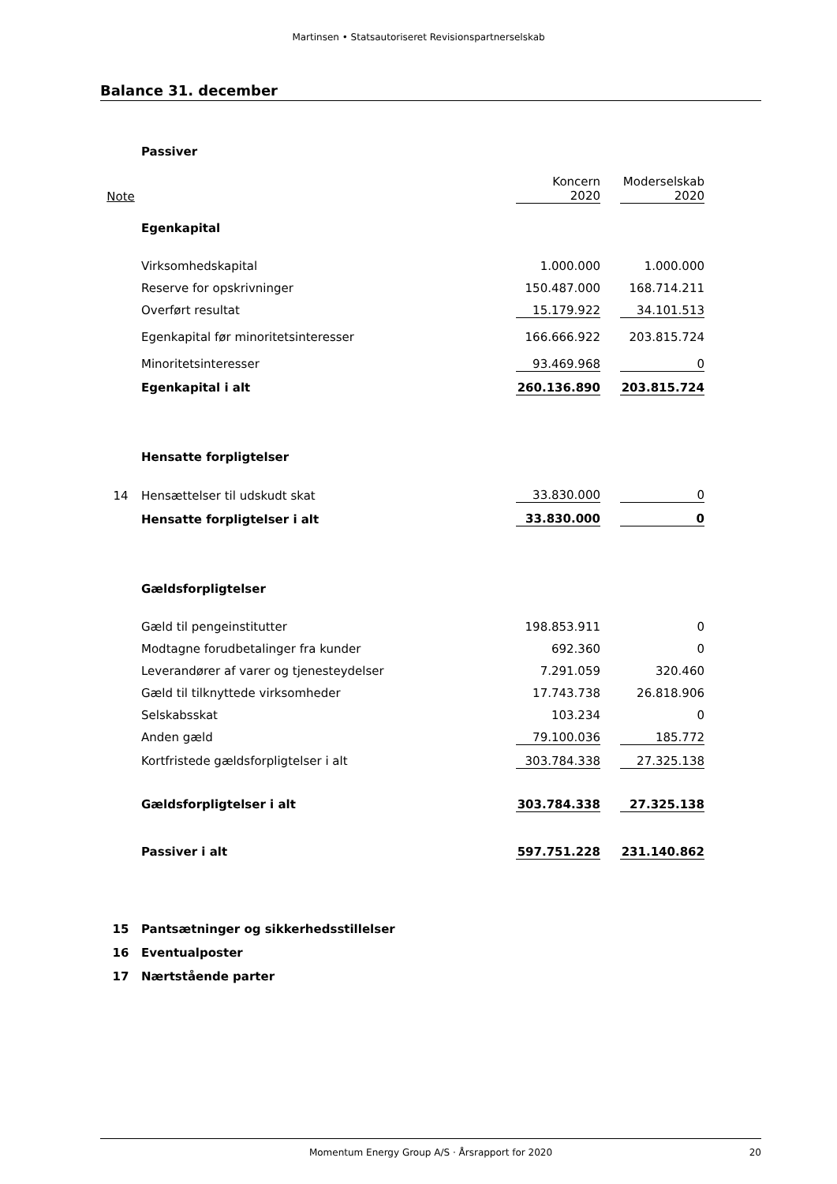Martinsen • Statsautoriseret Revisionspartnerselskab
Balance 31. december
| | Passiver | | | |
| Note | | Koncern 2020 | | Moderselskab 2020 |
| | Egenkapital | | | |
| | Virksomhedskapital | 1.000.000 | | 1.000.000 |
| | Reserve for opskrivninger | 150.487.000 | | 168.714.211 |
| | Overført resultat | 15.179.922 | | 34.101.513 |
| | Egenkapital før minoritetsinteresser | 166.666.922 | | 203.815.724 |
| | Minoritetsinteresser | 93.469.968 | | 0 |
| | Egenkapital i alt | 260.136.890 | | 203.815.724 |
| | Hensatte forpligtelser | | | |
| 14 | Hensættelser til udskudt skat | 33.830.000 | | 0 |
| | Hensatte forpligtelser i alt | 33.830.000 | | 0 |
| | Gældsforpligtelser | | | |
| | Gæld til pengeinstitutter | 198.853.911 | | 0 |
| | Modtagne forudbetalinger fra kunder | 692.360 | | 0 |
| | Leverandører af varer og tjenesteydelser | 7.291.059 | | 320.460 |
| | Gæld til tilknyttede virksomheder | 17.743.738 | | 26.818.906 |
| | Selskabsskat | 103.234 | | 0 |
| | Anden gæld | 79.100.036 | | 185.772 |
| | Kortfristede gældsforpligtelser i alt | 303.784.338 | | 27.325.138 |
| | Gældsforpligtelser i alt | 303.784.338 | | 27.325.138 |
| | Passiver i alt | 597.751.228 | | 231.140.862 |
| 15 | Pantsætninger og sikkerhedsstillelser | | | |
| 16 | Eventualposter | | | |
| 17 | Nærtstående parter | | | |
Momentum Energy Group A/S · Årsrapport for 2020 20